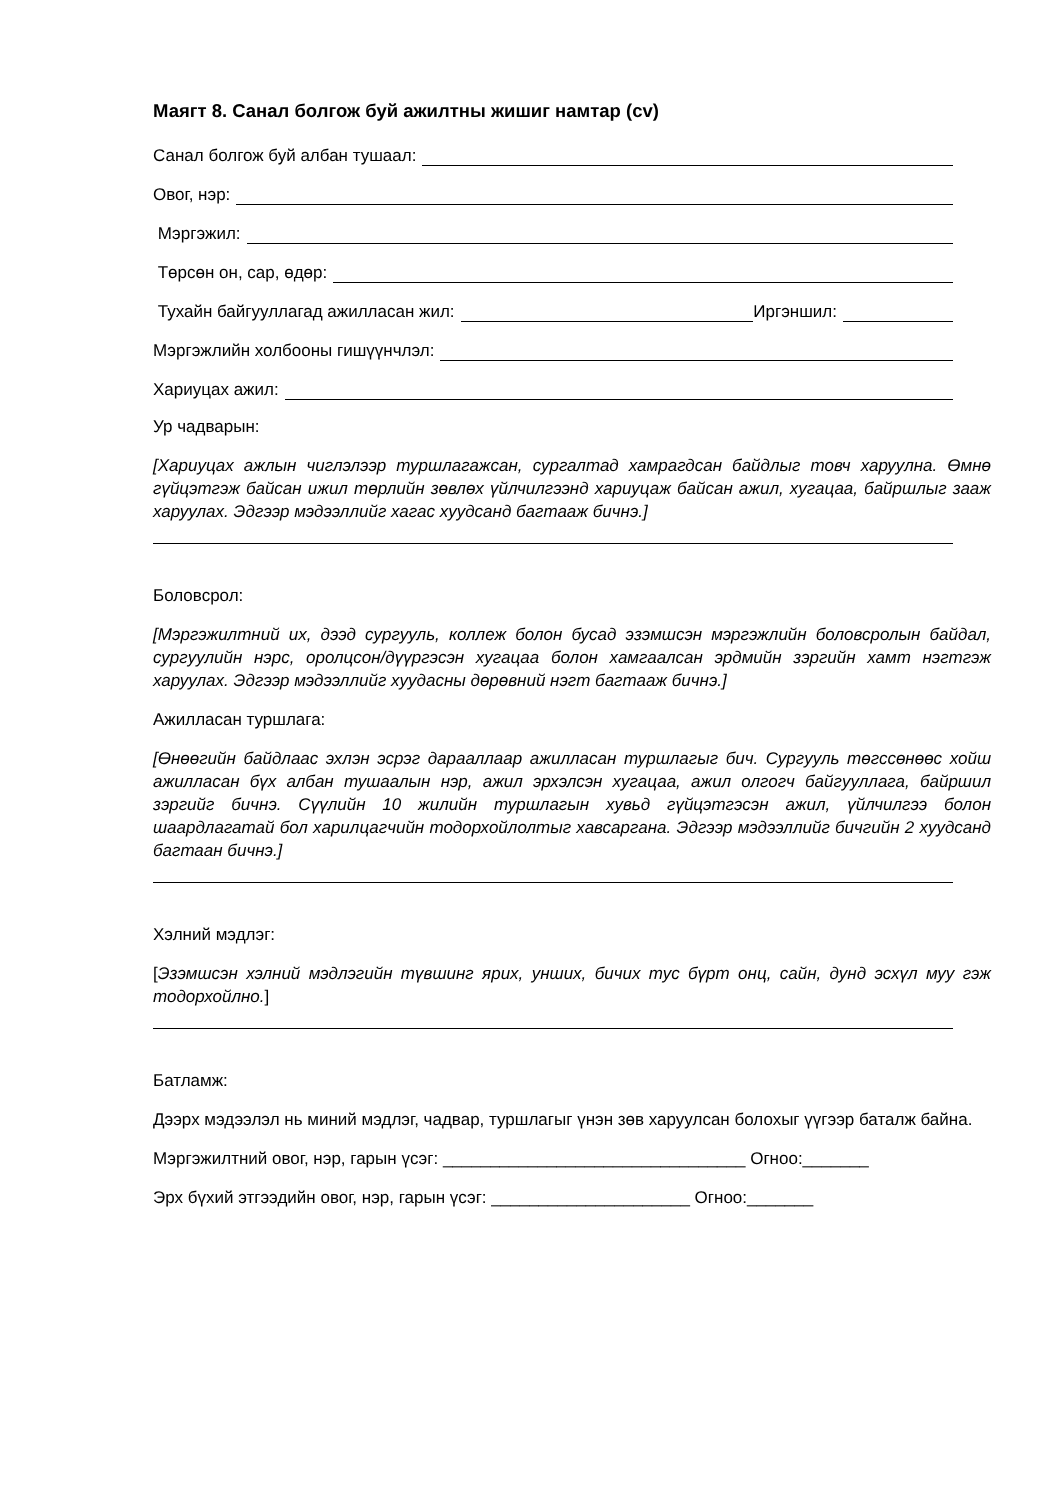Маягт 8. Санал болгож буй ажилтны жишиг намтар (cv)
Санал болгож буй албан тушаал:
Овог, нэр:
Мэргэжил:
Төрсөн он, сар, өдөр:
Тухайн байгууллагад ажилласан жил: Иргэншил:
Мэргэжлийн холбооны гишүүнчлэл:
Хариуцах ажил:
Ур чадварын:
[Хариуцах ажлын чиглэлээр туршлагажсан, сургалтад хамрагдсан байдлыг товч харуулна. Өмнө гүйцэтгэж байсан ижил төрлийн зөвлөх үйлчилгээнд хариуцаж байсан ажил, хугацаа, байршлыг зааж харуулах. Эдгээр мэдээллийг хагас хуудсанд багтааж бичнэ.]
Боловсрол:
[Мэргэжилтний их, дээд сургууль, коллеж болон бусад эзэмшсэн мэргэжлийн боловсролын байдал, сургуулийн нэрс, оролцсон/дүүргэсэн хугацаа болон хамгаалсан эрдмийн зэргийн хамт нэгтгэж харуулах. Эдгээр мэдээллийг хуудасны дөрөвний нэгт багтааж бичнэ.]
Ажилласан туршлага:
[Өнөөгийн байдлаас эхлэн эсрэг дарааллаар ажилласан туршлагыг бич. Сургууль төгссөнөөс хойш ажилласан бүх албан тушаалын нэр, ажил эрхэлсэн хугацаа, ажил олгогч байгууллага, байршил зэргийг бичнэ. Сүүлийн 10 жилийн туршлагын хувьд гүйцэтгэсэн ажил, үйлчилгээ болон шаардлагатай бол харилцагчийн тодорхойлолтыг хавсаргана. Эдгээр мэдээллийг бичгийн 2 хуудсанд багтаан бичнэ.]
Хэлний мэдлэг:
[Эзэмшсэн хэлний мэдлэгийн түвшинг ярих, унших, бичих тус бүрт онц, сайн, дунд эсхүл муу гэж тодорхойлно.]
Батламж:
Дээрх мэдээлэл нь миний мэдлэг, чадвар, туршлагыг үнэн зөв харуулсан болохыг үүгээр баталж байна.
Мэргэжилтний овог, нэр, гарын үсэг: ________________________________ Огноо:_______
Эрх бүхий этгээдийн овог, нэр, гарын үсэг: _____________________ Огноо:_______